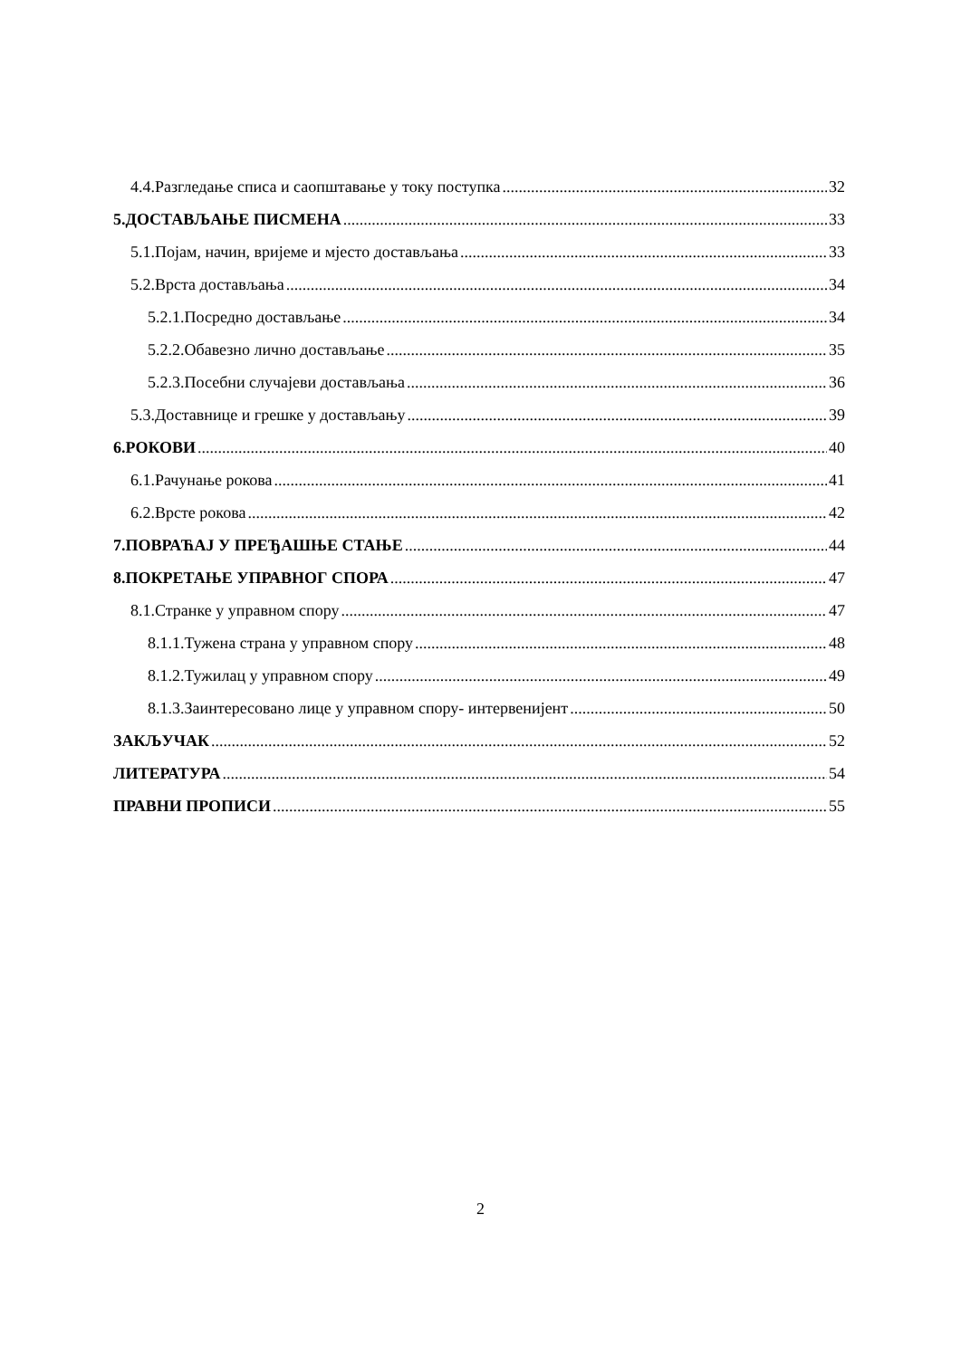4.4.Разгледање списа и саопштавање у току поступка 32
5.ДОСТАВЉАЊЕ ПИСМЕНА 33
5.1.Појам, начин, вријеме и мјесто достављања 33
5.2.Врста достављања 34
5.2.1.Посредно достављање 34
5.2.2.Обавезно лично достављање 35
5.2.3.Посебни случајеви достављања 36
5.3.Доставнице и грешке у достављању 39
6.РОКОВИ 40
6.1.Рачунање рокова 41
6.2.Врсте рокова 42
7.ПОВРАЋАЈ У ПРЕЂАШЊЕ СТАЊЕ 44
8.ПОКРЕТАЊЕ УПРАВНОГ СПОРА 47
8.1.Странке у управном спору 47
8.1.1.Тужена страна у управном спору 48
8.1.2.Тужилац у управном спору 49
8.1.3.Заинтересовано лице у управном спору- интервенијент 50
ЗАКЉУЧАК 52
ЛИТЕРАТУРА 54
ПРАВНИ ПРОПИСИ 55
2